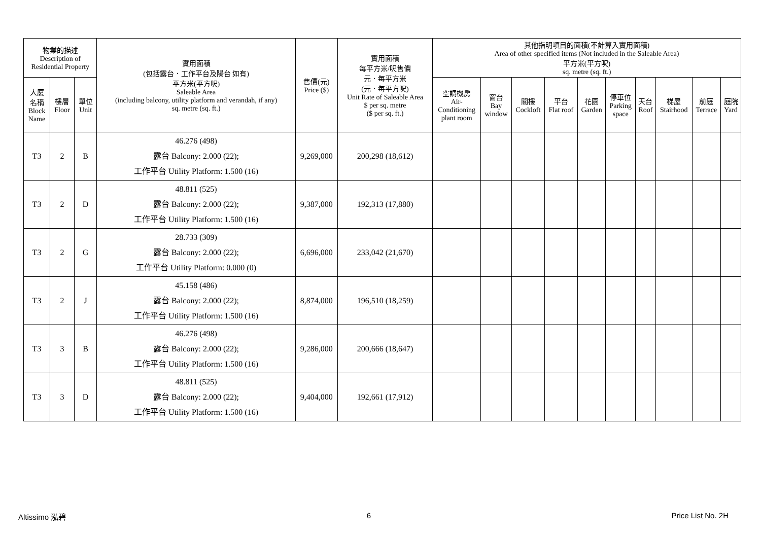| 物業的描述 Description of Residential Property | | | 實用面積 (包括露台．工作平台及陽台 如有) 平方米(平方呎) Saleable Area (including balcony, utility platform and verandah, if any) sq. metre (sq. ft.) | 售價(元) Price ($) | 實用面積 每平方米/呎售價 元．每平方米 (元．每平方呎) Unit Rate of Saleable Area $ per sq. metre ($ per sq. ft.) | 其他指明項目的面積(不計算入實用面積) Area of other specified items (Not included in the Saleable Area) 平方米(平方呎) sq. metre (sq. ft.) | | | | | | | | | |
| --- | --- | --- | --- | --- | --- | --- | --- | --- | --- | --- | --- | --- | --- | --- | --- |
| 大廈 名稱 Block Name | 樓層 Floor | 單位 Unit | | | | 空調機房 Air- Conditioning plant room | 窗台 Bay window | 閣樓 Cockloft | 平台 Flat roof | 花園 Garden | 停車位 Parking space | 天台 Roof | 梯屋 Stairhood | 前庭 Terrace | 庭院 Yard |
| T3 | 2 | B | 46.276 (498) 露台 Balcony: 2.000 (22); 工作平台 Utility Platform: 1.500 (16) | 9,269,000 | 200,298 (18,612) | | | | | | | | | | |
| T3 | 2 | D | 48.811 (525) 露台 Balcony: 2.000 (22); 工作平台 Utility Platform: 1.500 (16) | 9,387,000 | 192,313 (17,880) | | | | | | | | | | |
| T3 | 2 | G | 28.733 (309) 露台 Balcony: 2.000 (22); 工作平台 Utility Platform: 0.000 (0) | 6,696,000 | 233,042 (21,670) | | | | | | | | | | |
| T3 | 2 | J | 45.158 (486) 露台 Balcony: 2.000 (22); 工作平台 Utility Platform: 1.500 (16) | 8,874,000 | 196,510 (18,259) | | | | | | | | | | |
| T3 | 3 | B | 46.276 (498) 露台 Balcony: 2.000 (22); 工作平台 Utility Platform: 1.500 (16) | 9,286,000 | 200,666 (18,647) | | | | | | | | | | |
| T3 | 3 | D | 48.811 (525) 露台 Balcony: 2.000 (22); 工作平台 Utility Platform: 1.500 (16) | 9,404,000 | 192,661 (17,912) | | | | | | | | | | |
Altissimo 泓碧 6 Price List No. 2H